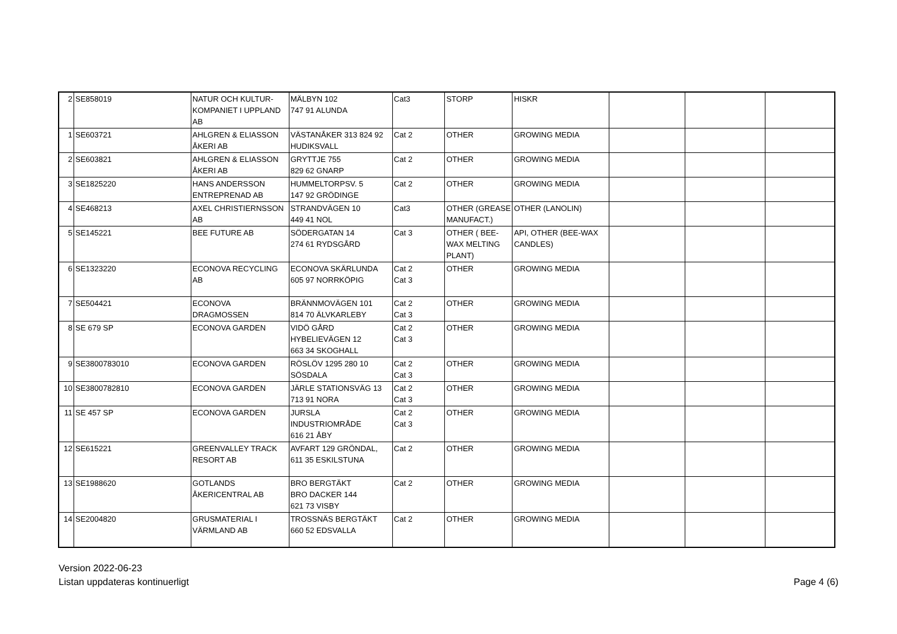| 2 | SE858019 | NATUR OCH KULTUR-KOMPANIET I UPPLAND AB | MÄLBYN 102 747 91 ALUNDA | Cat3 | STORP | HISKR | | | |
| 1 | SE603721 | AHLGREN & ELIASSON ÅKERI AB | VÄSTANÅKER 313 824 92 HUDIKSVALL | Cat 2 | OTHER | GROWING MEDIA | | | |
| 2 | SE603821 | AHLGREN & ELIASSON ÅKERI AB | GRYTTJE 755 829 62 GNARP | Cat 2 | OTHER | GROWING MEDIA | | | |
| 3 | SE1825220 | HANS ANDERSSON ENTREPRENAD AB | HUMMELTORPSV. 5 147 92 GRÖDINGE | Cat 2 | OTHER | GROWING MEDIA | | | |
| 4 | SE468213 | AXEL CHRISTIERNSSON AB | STRANDVÄGEN 10 449 41 NOL | Cat3 | OTHER (GREASE MANUFACT.) | OTHER (LANOLIN) | | | |
| 5 | SE145221 | BEE FUTURE AB | SÖDERGATAN 14 274 61 RYDSGÅRD | Cat 3 | OTHER ( BEE-WAX MELTING PLANT) | API, OTHER (BEE-WAX CANDLES) | | | |
| 6 | SE1323220 | ECONOVA RECYCLING AB | ECONOVA SKÄRLUNDA 605 97 NORRKÖPIG | Cat 2 Cat 3 | OTHER | GROWING MEDIA | | | |
| 7 | SE504421 | ECONOVA DRAGMOSSEN | BRÄNNMOVÄGEN 101 814 70 ÄLVKARLEBY | Cat 2 Cat 3 | OTHER | GROWING MEDIA | | | |
| 8 | SE 679 SP | ECONOVA GARDEN | VIDÖ GÅRD HYBELIEVÄGEN 12 663 34 SKOGHALL | Cat 2 Cat 3 | OTHER | GROWING MEDIA | | | |
| 9 | SE3800783010 | ECONOVA GARDEN | RÖSLÖV 1295 280 10 SÖSDALA | Cat 2 Cat 3 | OTHER | GROWING MEDIA | | | |
| 10 | SE3800782810 | ECONOVA GARDEN | JÄRLE STATIONSVÄG 13 713 91 NORA | Cat 2 Cat 3 | OTHER | GROWING MEDIA | | | |
| 11 | SE 457 SP | ECONOVA GARDEN | JURSLA INDUSTRIOMRÅDE 616 21 ÅBY | Cat 2 Cat 3 | OTHER | GROWING MEDIA | | | |
| 12 | SE615221 | GREENVALLEY TRACK RESORT AB | AVFART 129 GRÖNDAL, 611 35 ESKILSTUNA | Cat 2 | OTHER | GROWING MEDIA | | | |
| 13 | SE1988620 | GOTLANDS ÅKERICENTRAL AB | BRO BERGTÄKT BRO DACKER 144 621 73 VISBY | Cat 2 | OTHER | GROWING MEDIA | | | |
| 14 | SE2004820 | GRUSMATERIAL I VÄRMLAND AB | TROSSNÄS BERGTÄKT 660 52 EDSVALLA | Cat 2 | OTHER | GROWING MEDIA | | | |
Version 2022-06-23
Listan uppdateras kontinuerligt
Page 4 (6)